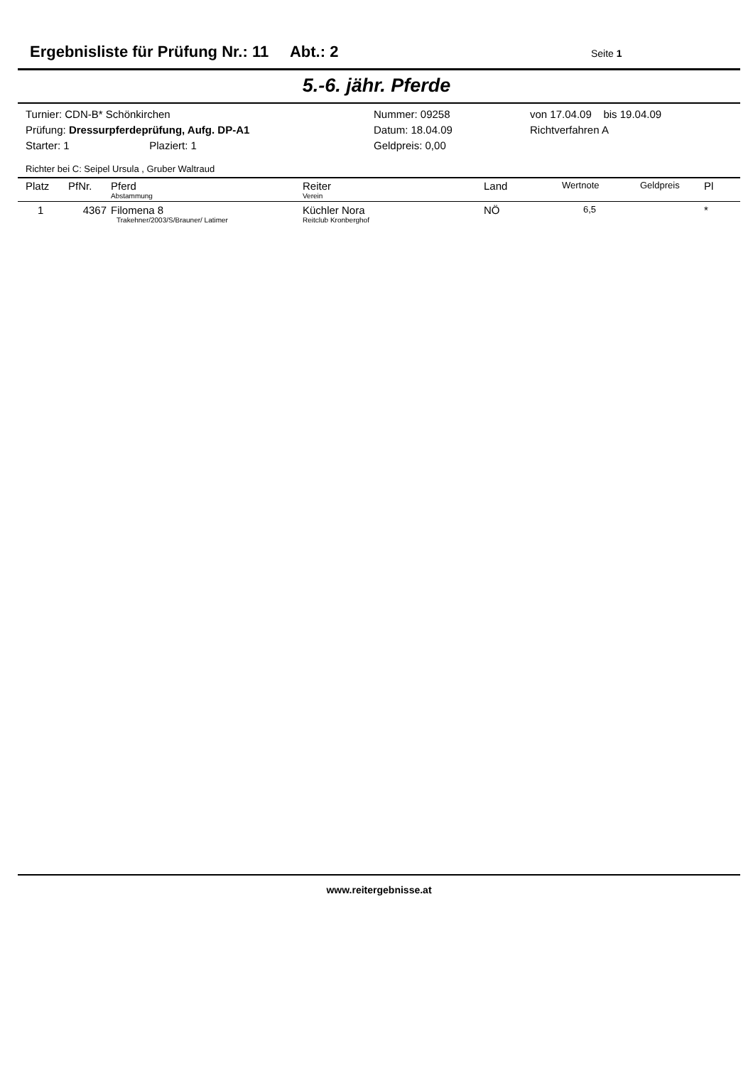Ergebnisliste für Prüfung Nr.: 11 Abt.: 2
Seite 1
5.-6. jähr. Pferde
Turnier: CDN-B* Schönkirchen
Prüfung: Dressurpferdeprüfung, Aufg. DP-A1
Starter: 1 Plaziert: 1
Nummer: 09258
Datum: 18.04.09
Geldpreis: 0,00
von 17.04.09 bis 19.04.09
Richtverfahren A
Richter bei C: Seipel Ursula , Gruber Waltraud
| Platz | PfNr. | Pferd Abstammung | Reiter Verein | Land | Wertnote | Geldpreis | Pl |
| --- | --- | --- | --- | --- | --- | --- | --- |
| 1 | 4367 | Filomena 8 Trakehner/2003/S/Brauner/ Latimer | Küchler Nora Reitclub Kronberghof | NÖ | 6,5 | | * |
www.reitergebnisse.at